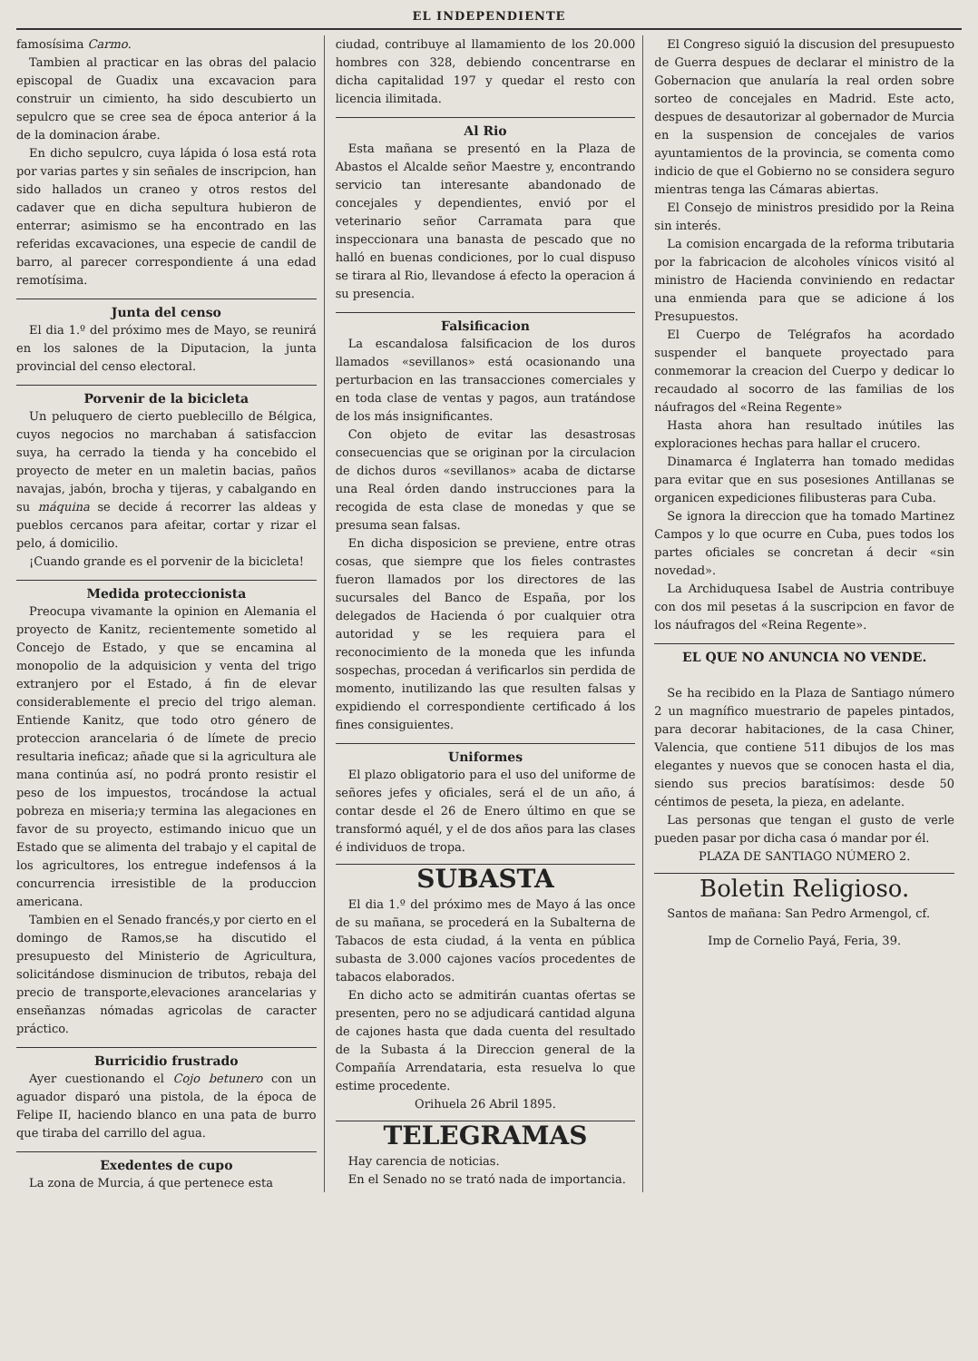EL INDEPENDIENTE
famosísima Carmo.
Tambien al practicar en las obras del palacio episcopal de Guadix una excavacion para construir un cimiento, ha sido descubierto un sepulcro que se cree sea de época anterior á la de la dominacion árabe.
En dicho sepulcro, cuya lápida ó losa está rota por varias partes y sin señales de inscripcion, han sido hallados un craneo y otros restos del cadaver que en dicha sepultura hubieron de enterrar; asimismo se ha encontrado en las referidas excavaciones, una especie de candil de barro, al parecer correspondiente á una edad remotísima.
Junta del censo
El dia 1.º del próximo mes de Mayo, se reunirá en los salones de la Diputacion, la junta provincial del censo electoral.
Porvenir de la bicicleta
Un peluquero de cierto pueblecillo de Bélgica, cuyos negocios no marchaban á satisfaccion suya, ha cerrado la tienda y ha concebido el proyecto de meter en un maletin bacias, paños navajas, jabón, brocha y tijeras, y cabalgando en su máquina se decide á recorrer las aldeas y pueblos cercanos para afeitar, cortar y rizar el pelo, á domicilio.
¡Cuando grande es el porvenir de la bicicleta!
Medida proteccionista
Preocupa vivamante la opinion en Alemania el proyecto de Kanitz, recientemente sometido al Concejo de Estado, y que se encamina al monopolio de la adquisicion y venta del trigo extranjero por el Estado, á fin de elevar considerablemente el precio del trigo aleman. Entiende Kanitz, que todo otro género de proteccion arancelaria ó de límete de precio resultaria ineficaz; añade que si la agricultura ale mana continúa así, no podrá pronto resistir el peso de los impuestos, trocándose la actual pobreza en miseria;y termina las alegaciones en favor de su proyecto, estimando inicuo que un Estado que se alimenta del trabajo y el capital de los agricultores, los entregue indefensos á la concurrencia irresistible de la produccion americana.
Tambien en el Senado francés,y por cierto en el domingo de Ramos,se ha discutido el presupuesto del Ministerio de Agricultura, solicitándose disminucion de tributos, rebaja del precio de transporte,elevaciones arancelarias y enseñanzas nómadas agricolas de caracter práctico.
Burricidio frustrado
Ayer cuestionando el Cojo betunero con un aguador disparó una pistola, de la época de Felipe II, haciendo blanco en una pata de burro que tiraba del carrillo del agua.
Exedentes de cupo
La zona de Murcia, á que pertenece esta
ciudad, contribuye al llamamiento de los 20.000 hombres con 328, debiendo concentrarse en dicha capitalidad 197 y quedar el resto con licencia ilimitada.
Al Rio
Esta mañana se presentó en la Plaza de Abastos el Alcalde señor Maestre y, encontrando servicio tan interesante abandonado de concejales y dependientes, envió por el veterinario señor Carramata para que inspeccionara una banasta de pescado que no halló en buenas condiciones, por lo cual dispuso se tirara al Rio, llevandose á efecto la operacion á su presencia.
Falsificacion
La escandalosa falsificacion de los duros llamados «sevillanos» está ocasionando una perturbacion en las transacciones comerciales y en toda clase de ventas y pagos, aun tratándose de los más insignificantes.
Con objeto de evitar las desastrosas consecuencias que se originan por la circulacion de dichos duros «sevillanos» acaba de dictarse una Real órden dando instrucciones para la recogida de esta clase de monedas y que se presuma sean falsas.
En dicha disposicion se previene, entre otras cosas, que siempre que los fieles contrastes fueron llamados por los directores de las sucursales del Banco de España, por los delegados de Hacienda ó por cualquier otra autoridad y se les requiera para el reconocimiento de la moneda que les infunda sospechas, procedan á verificarlos sin perdida de momento, inutilizando las que resulten falsas y expidiendo el correspondiente certificado á los fines consiguientes.
Uniformes
El plazo obligatorio para el uso del uniforme de señores jefes y oficiales, será el de un año, á contar desde el 26 de Enero último en que se transformó aquél, y el de dos años para las clases é individuos de tropa.
SUBASTA
El dia 1.º del próximo mes de Mayo á las once de su mañana, se procederá en la Subalterna de Tabacos de esta ciudad, á la venta en pública subasta de 3.000 cajones vacíos procedentes de tabacos elaborados.
En dicho acto se admitirán cuantas ofertas se presenten, pero no se adjudicará cantidad alguna de cajones hasta que dada cuenta del resultado de la Subasta á la Direccion general de la Compañía Arrendataria, esta resuelva lo que estime procedente.
Orihuela 26 Abril 1895.
TELEGRAMAS
Hay carencia de noticias.
En el Senado no se trató nada de importancia.
El Congreso siguió la discusion del presupuesto de Guerra despues de declarar el ministro de la Gobernacion que anularía la real orden sobre sorteo de concejales en Madrid. Este acto, despues de desautorizar al gobernador de Murcia en la suspension de concejales de varios ayuntamientos de la provincia, se comenta como indicio de que el Gobierno no se considera seguro mientras tenga las Cámaras abiertas.
El Consejo de ministros presidido por la Reina sin interés.
La comision encargada de la reforma tributaria por la fabricacion de alcoholes vínicos visitó al ministro de Hacienda conviniendo en redactar una enmienda para que se adicione á los Presupuestos.
El Cuerpo de Telégrafos ha acordado suspender el banquete proyectado para conmemorar la creacion del Cuerpo y dedicar lo recaudado al socorro de las familias de los náufragos del «Reina Regente»
Hasta ahora han resultado inútiles las exploraciones hechas para hallar el crucero.
Dinamarca é Inglaterra han tomado medidas para evitar que en sus posesiones Antillanas se organicen expediciones filibusteras para Cuba.
Se ignora la direccion que ha tomado Martinez Campos y lo que ocurre en Cuba, pues todos los partes oficiales se concretan á decir «sin novedad».
La Archiduquesa Isabel de Austria contribuye con dos mil pesetas á la suscripcion en favor de los náufragos del «Reina Regente».
EL QUE NO ANUNCIA NO VENDE.
Se ha recibido en la Plaza de Santiago número 2 un magnífico muestrario de papeles pintados, para decorar habitaciones, de la casa Chiner, Valencia, que contiene 511 dibujos de los mas elegantes y nuevos que se conocen hasta el dia, siendo sus precios baratísimos: desde 50 céntimos de peseta, la pieza, en adelante.
Las personas que tengan el gusto de verle pueden pasar por dicha casa ó mandar por él.
PLAZA DE SANTIAGO NÚMERO 2.
Boletin Religioso.
Santos de mañana: San Pedro Armengol, cf.
Imp de Cornelio Payá, Feria, 39.